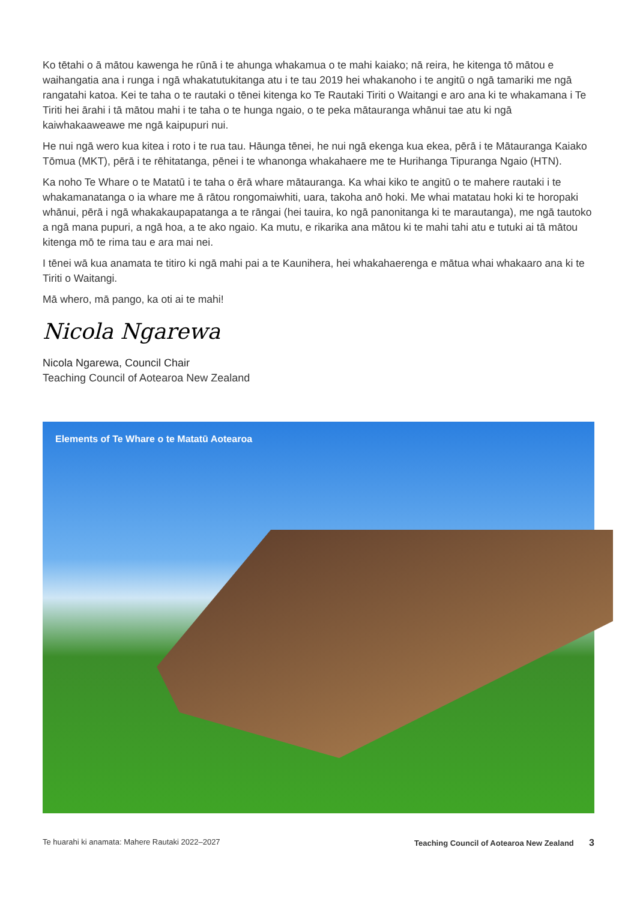Ko tētahi o ā mātou kawenga he rūnā i te ahunga whakamua o te mahi kaiako; nā reira, he kitenga tō mātou e waihangatia ana i runga i ngā whakatutukitanga atu i te tau 2019 hei whakanoho i te angitū o ngā tamariki me ngā rangatahi katoa. Kei te taha o te rautaki o tēnei kitenga ko Te Rautaki Tiriti o Waitangi e aro ana ki te whakamana i Te Tiriti hei ārahi i tā mātou mahi i te taha o te hunga ngaio, o te peka mātauranga whānui tae atu ki ngā kaiwhakaaweawe me ngā kaipupuri nui.
He nui ngā wero kua kitea i roto i te rua tau. Hāunga tēnei, he nui ngā ekenga kua ekea, pērā i te Mātauranga Kaiako Tōmua (MKT), pērā i te rēhitatanga, pēnei i te whanonga whakahaere me te Hurihanga Tipuranga Ngaio (HTN).
Ka noho Te Whare o te Matatū i te taha o ērā whare mātauranga. Ka whai kiko te angitū o te mahere rautaki i te whakamanatanga o ia whare me ā rātou rongomaiwhiti, uara, takoha anō hoki. Me whai matatau hoki ki te horopaki whānui, pērā i ngā whakakaupapatanga a te rāngai (hei tauira, ko ngā panonitanga ki te marautanga), me ngā tautoko a ngā mana pupuri, a ngā hoa, a te ako ngaio. Ka mutu, e rikarika ana mātou ki te mahi tahi atu e tutuki ai tā mātou kitenga mō te rima tau e ara mai nei.
I tēnei wā kua anamata te titiro ki ngā mahi pai a te Kaunihera, hei whakahaerenga e mātua whai whakaaro ana ki te Tiriti o Waitangi.
Mā whero, mā pango, ka oti ai te mahi!
Nicola Ngarewa
Nicola Ngarewa, Council Chair
Teaching Council of Aotearoa New Zealand
Elements of Te Whare o te Matatū Aotearoa
Te huarahi ki anamata: Mahere Rautaki 2022–2027 Teaching Council of Aotearoa New Zealand 3